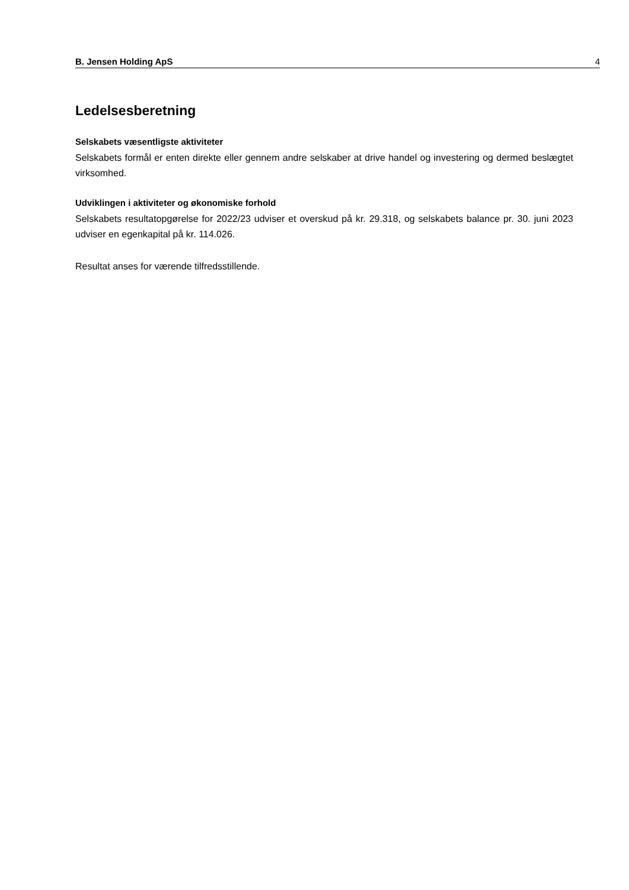B. Jensen Holding ApS 4
Ledelsesberetning
Selskabets væsentligste aktiviteter
Selskabets formål er enten direkte eller gennem andre selskaber at drive handel og investering og dermed beslægtet virksomhed.
Udviklingen i aktiviteter og økonomiske forhold
Selskabets resultatopgørelse for 2022/23 udviser et overskud på kr. 29.318, og selskabets balance pr. 30. juni 2023 udviser en egenkapital på kr. 114.026.
Resultat anses for værende tilfredsstillende.